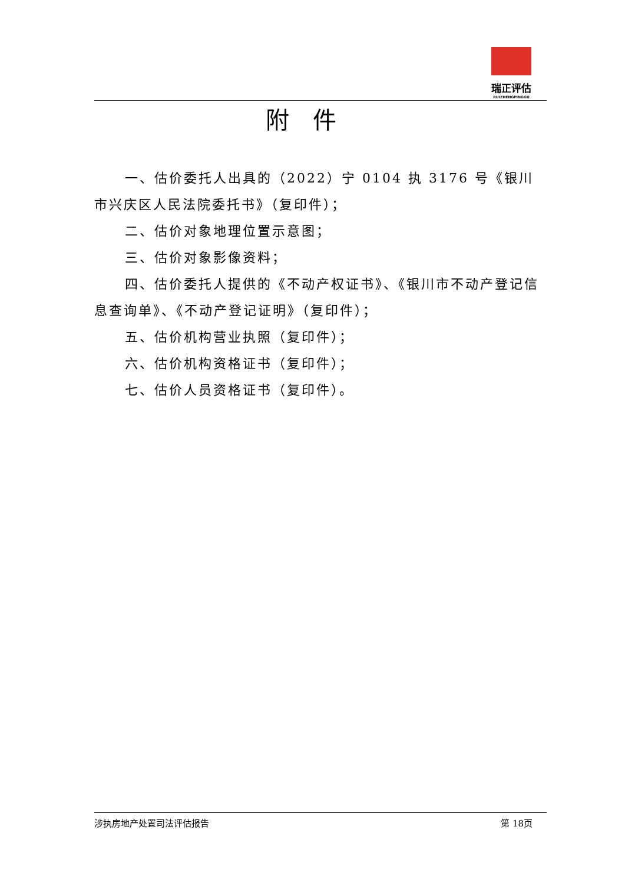瑞正评估
RUIZHENGPINGGU
附件
一、估价委托人出具的（2022）宁 0104 执 3176 号《银川市兴庆区人民法院委托书》（复印件）；
二、估价对象地理位置示意图；
三、估价对象影像资料；
四、估价委托人提供的《不动产权证书》、《银川市不动产登记信息查询单》、《不动产登记证明》（复印件）；
五、估价机构营业执照（复印件）；
六、估价机构资格证书（复印件）；
七、估价人员资格证书（复印件）。
涉执房地产处置司法评估报告 第 18页